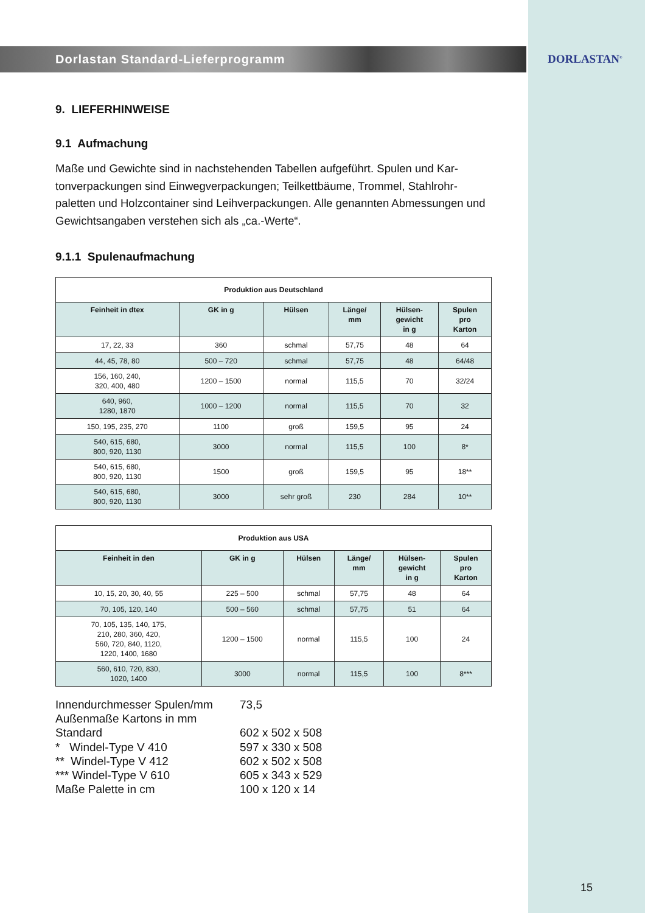DORLASTAN<sup>®</sup>
Dorlastan Standard-Lieferprogramm
9. LIEFERHINWEISE
9.1 Aufmachung
Maße und Gewichte sind in nachstehenden Tabellen aufgeführt. Spulen und Kar-tonverpackungen sind Einwegverpackungen; Teilkettbäume, Trommel, Stahlrohr-paletten und Holzcontainer sind Leihverpackungen. Alle genannten Abmessungen und Gewichtsangaben verstehen sich als „ca.-Werte“.
9.1.1 Spulenaufmachung
| Produktion aus Deutschland | | | | | |
| --- | --- | --- | --- | --- | --- |
| Feinheit in dtex | GK in g | Hülsen | Länge/ mm | Hülsen- gewicht in g | Spulen pro Karton |
| 17, 22, 33 | 360 | schmal | 57,75 | 48 | 64 |
| 44, 45, 78, 80 | 500 – 720 | schmal | 57,75 | 48 | 64/48 |
| 156, 160, 240, 320, 400, 480 | 1200 – 1500 | normal | 115,5 | 70 | 32/24 |
| 640, 960, 1280, 1870 | 1000 – 1200 | normal | 115,5 | 70 | 32 |
| 150, 195, 235, 270 | 1100 | groß | 159,5 | 95 | 24 |
| 540, 615, 680, 800, 920, 1130 | 3000 | normal | 115,5 | 100 | 8* |
| 540, 615, 680, 800, 920, 1130 | 1500 | groß | 159,5 | 95 | 18** |
| 540, 615, 680, 800, 920, 1130 | 3000 | sehr groß | 230 | 284 | 10** |
| Produktion aus USA | | | | | |
| --- | --- | --- | --- | --- | --- |
| Feinheit in den | GK in g | Hülsen | Länge/ mm | Hülsen- gewicht in g | Spulen pro Karton |
| 10, 15, 20, 30, 40, 55 | 225 – 500 | schmal | 57,75 | 48 | 64 |
| 70, 105, 120, 140 | 500 – 560 | schmal | 57,75 | 51 | 64 |
| 70, 105, 135, 140, 175, 210, 280, 360, 420, 560, 720, 840, 1120, 1220, 1400, 1680 | 1200 – 1500 | normal | 115,5 | 100 | 24 |
| 560, 610, 720, 830, 1020, 1400 | 3000 | normal | 115,5 | 100 | 8*** |
Innendurchmesser Spulen/mm 73,5
Außenmaße Kartons in mm
Standard 602 x 502 x 508
* Windel-Type V 410 597 x 330 x 508
** Windel-Type V 412 602 x 502 x 508
*** Windel-Type V 610 605 x 343 x 529
Maße Palette in cm 100 x 120 x 14
15